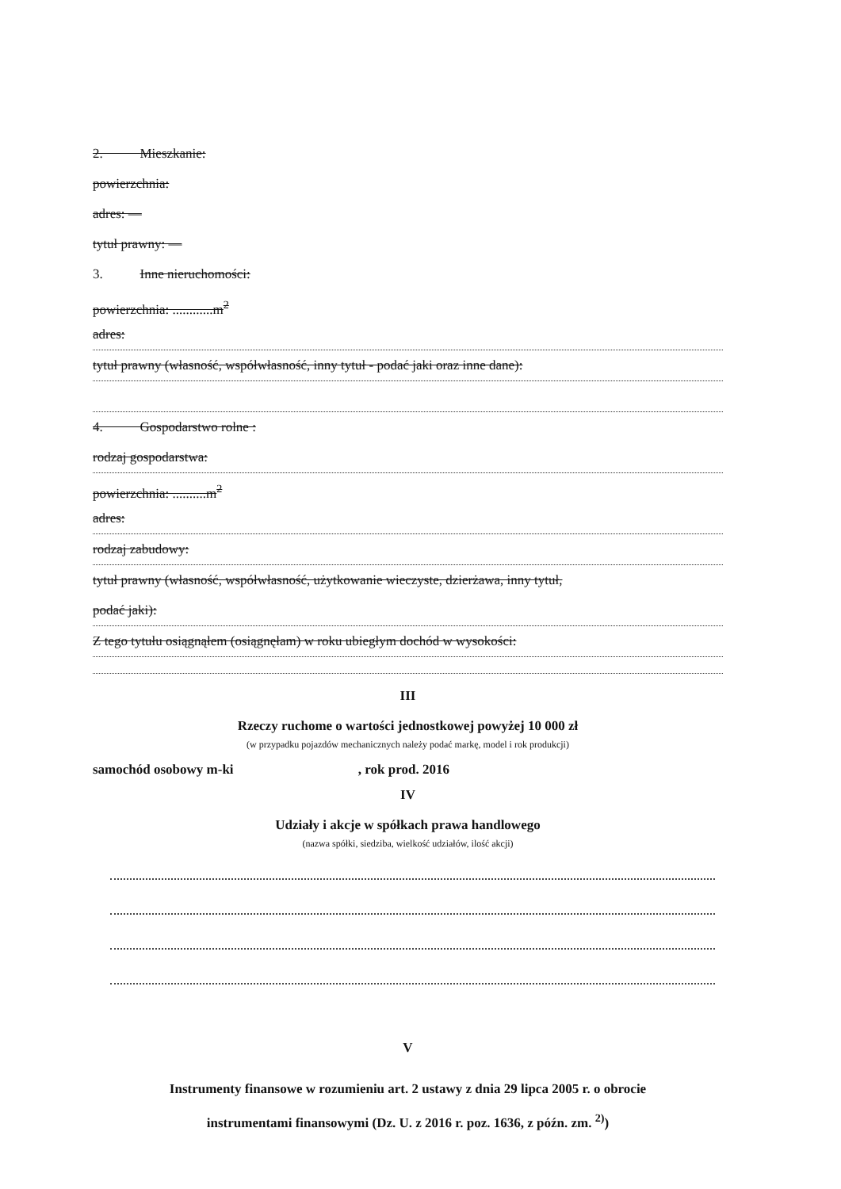2. Mieszkanie:
powierzchnia:
adres: —
tytuł prawny: —
3. Inne nieruchomości:
powierzchnia: ............m<sup>2</sup>
adres:
tytuł prawny (własność, współwłasność, inny tytuł - podać jaki oraz inne dane):
4. Gospodarstwo rolne :
rodzaj gospodarstwa:
powierzchnia: ..........m<sup>2</sup>
adres:
rodzaj zabudowy:
tytuł prawny (własność, współwłasność, użytkowanie wieczyste, dzierżawa, inny tytuł,
podać jaki):
Z tego tytułu osiągnąłem (osiągnęłam) w roku ubiegłym dochód w wysokości:
III
Rzeczy ruchome o wartości jednostkowej powyżej 10 000 zł
(w przypadku pojazdów mechanicznych należy podać markę, model i rok produkcji)
samochód osobowy m-ki , rok prod. 2016
IV
Udziały i akcje w spółkach prawa handlowego
(nazwa spółki, siedziba, wielkość udziałów, ilość akcji)
V
Instrumenty finansowe w rozumieniu art. 2 ustawy z dnia 29 lipca 2005 r. o obrocie
instrumentami finansowymi (Dz. U. z 2016 r. poz. 1636, z późn. zm. <sup>2)</sup>)